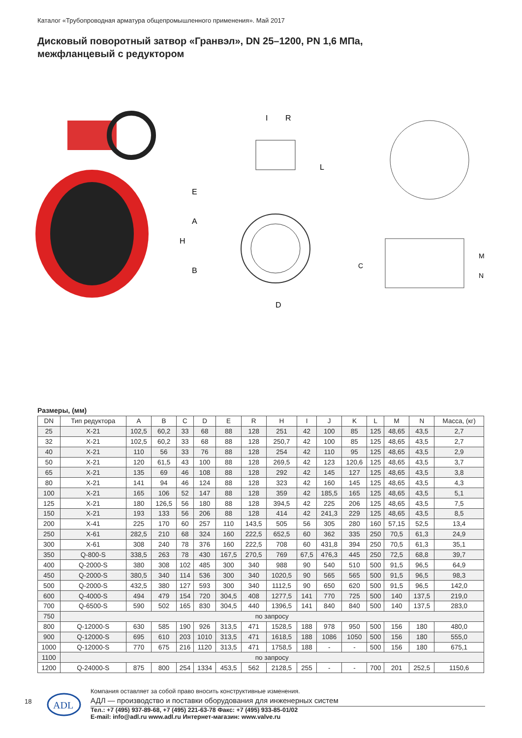Каталог «Трубопроводная арматура общепромышленного применения». Май 2017
Дисковый поворотный затвор «Гранвэл», DN 25–1200, PN 1,6 МПа,
межфланцевый с редуктором
I
R
E
A
H
B
D
L
C
M
N
Размеры, (мм)
| DN | Тип редуктора | A | B | C | D | E | R | H | I | J | K | L | M | N | Масса, (кг) |
| --- | --- | --- | --- | --- | --- | --- | --- | --- | --- | --- | --- | --- | --- | --- | --- |
| 25 | X-21 | 102,5 | 60,2 | 33 | 68 | 88 | 128 | 251 | 42 | 100 | 85 | 125 | 48,65 | 43,5 | 2,7 |
| 32 | X-21 | 102,5 | 60,2 | 33 | 68 | 88 | 128 | 250,7 | 42 | 100 | 85 | 125 | 48,65 | 43,5 | 2,7 |
| 40 | X-21 | 110 | 56 | 33 | 76 | 88 | 128 | 254 | 42 | 110 | 95 | 125 | 48,65 | 43,5 | 2,9 |
| 50 | X-21 | 120 | 61,5 | 43 | 100 | 88 | 128 | 269,5 | 42 | 123 | 120,6 | 125 | 48,65 | 43,5 | 3,7 |
| 65 | X-21 | 135 | 69 | 46 | 108 | 88 | 128 | 292 | 42 | 145 | 127 | 125 | 48,65 | 43,5 | 3,8 |
| 80 | X-21 | 141 | 94 | 46 | 124 | 88 | 128 | 323 | 42 | 160 | 145 | 125 | 48,65 | 43,5 | 4,3 |
| 100 | X-21 | 165 | 106 | 52 | 147 | 88 | 128 | 359 | 42 | 185,5 | 165 | 125 | 48,65 | 43,5 | 5,1 |
| 125 | X-21 | 180 | 126,5 | 56 | 180 | 88 | 128 | 394,5 | 42 | 225 | 206 | 125 | 48,65 | 43,5 | 7,5 |
| 150 | X-21 | 193 | 133 | 56 | 206 | 88 | 128 | 414 | 42 | 241,3 | 229 | 125 | 48,65 | 43,5 | 8,5 |
| 200 | X-41 | 225 | 170 | 60 | 257 | 110 | 143,5 | 505 | 56 | 305 | 280 | 160 | 57,15 | 52,5 | 13,4 |
| 250 | X-61 | 282,5 | 210 | 68 | 324 | 160 | 222,5 | 652,5 | 60 | 362 | 335 | 250 | 70,5 | 61,3 | 24,9 |
| 300 | X-61 | 308 | 240 | 78 | 376 | 160 | 222,5 | 708 | 60 | 431,8 | 394 | 250 | 70,5 | 61,3 | 35,1 |
| 350 | Q-800-S | 338,5 | 263 | 78 | 430 | 167,5 | 270,5 | 769 | 67,5 | 476,3 | 445 | 250 | 72,5 | 68,8 | 39,7 |
| 400 | Q-2000-S | 380 | 308 | 102 | 485 | 300 | 340 | 988 | 90 | 540 | 510 | 500 | 91,5 | 96,5 | 64,9 |
| 450 | Q-2000-S | 380,5 | 340 | 114 | 536 | 300 | 340 | 1020,5 | 90 | 565 | 565 | 500 | 91,5 | 96,5 | 98,3 |
| 500 | Q-2000-S | 432,5 | 380 | 127 | 593 | 300 | 340 | 1112,5 | 90 | 650 | 620 | 500 | 91,5 | 96,5 | 142,0 |
| 600 | Q-4000-S | 494 | 479 | 154 | 720 | 304,5 | 408 | 1277,5 | 141 | 770 | 725 | 500 | 140 | 137,5 | 219,0 |
| 700 | Q-6500-S | 590 | 502 | 165 | 830 | 304,5 | 440 | 1396,5 | 141 | 840 | 840 | 500 | 140 | 137,5 | 283,0 |
| 750 | по запросу | | | | | | | | | | | | | | |
| 800 | Q-12000-S | 630 | 585 | 190 | 926 | 313,5 | 471 | 1528,5 | 188 | 978 | 950 | 500 | 156 | 180 | 480,0 |
| 900 | Q-12000-S | 695 | 610 | 203 | 1010 | 313,5 | 471 | 1618,5 | 188 | 1086 | 1050 | 500 | 156 | 180 | 555,0 |
| 1000 | Q-12000-S | 770 | 675 | 216 | 1120 | 313,5 | 471 | 1758,5 | 188 | - | - | 500 | 156 | 180 | 675,1 |
| 1100 | по запросу | | | | | | | | | | | | | | |
| 1200 | Q-24000-S | 875 | 800 | 254 | 1334 | 453,5 | 562 | 2128,5 | 255 | - | - | 700 | 201 | 252,5 | 1150,6 |
18
ADL
Компания оставляет за собой право вносить конструктивные изменения.
АДЛ — производство и поставки оборудования для инженерных систем
Тел.: +7 (495) 937-89-68, +7 (495) 221-63-78 Факс: +7 (495) 933-85-01/02
E-mail: info@adl.ru www.adl.ru Интернет-магазин: www.valve.ru